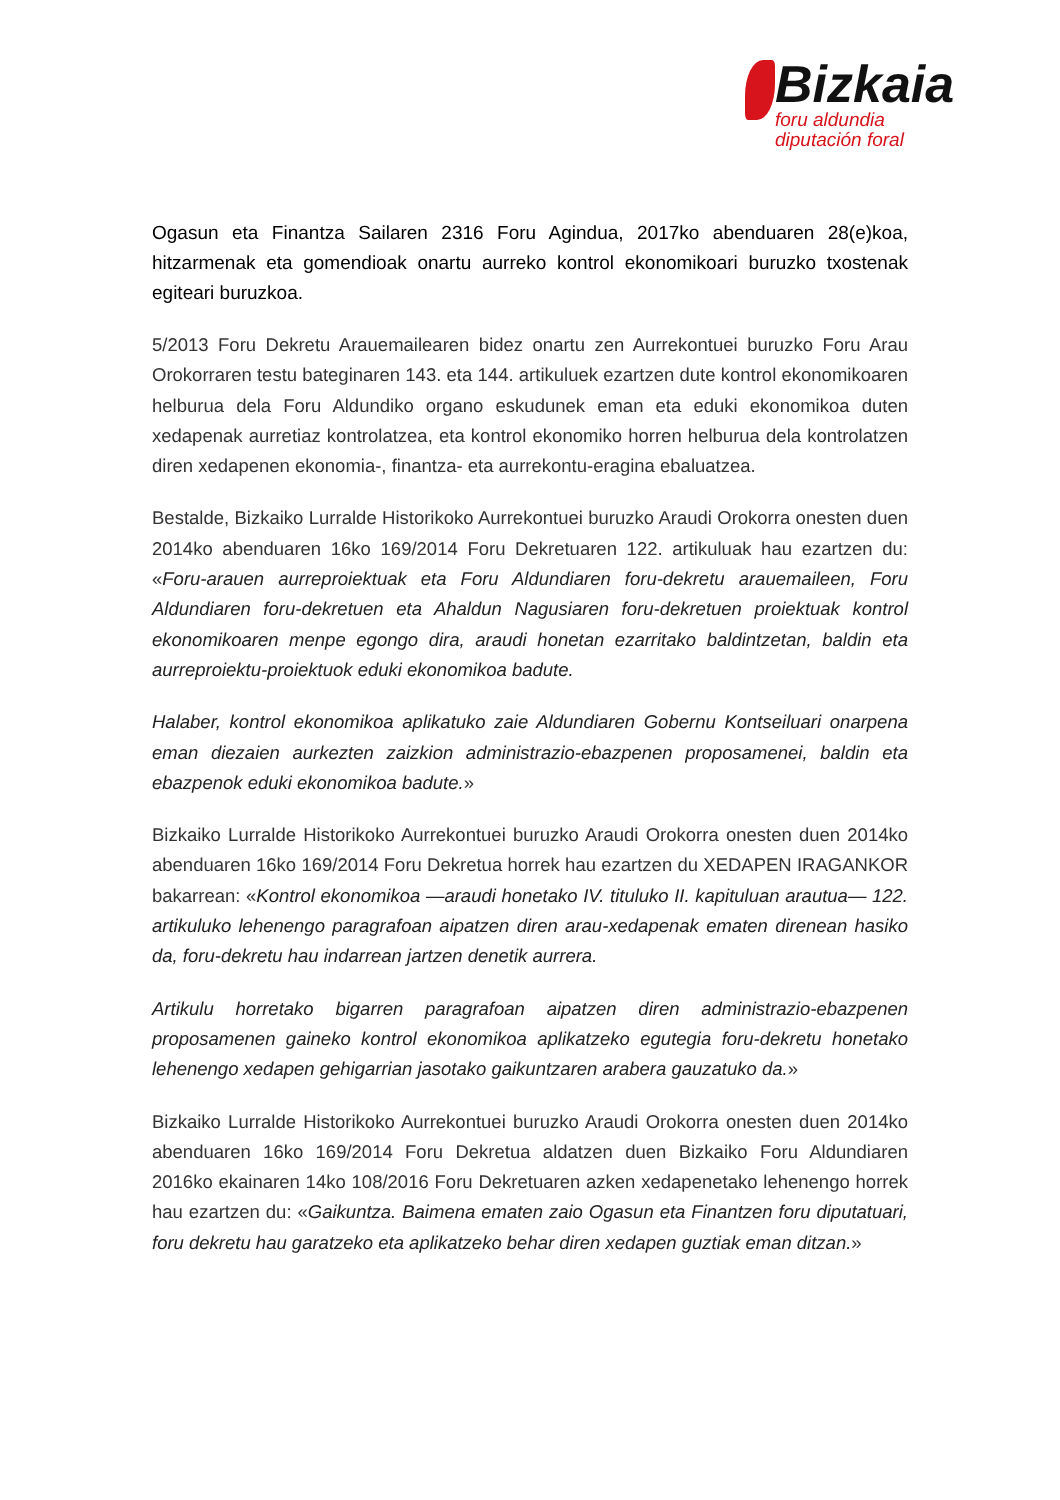Bizkaia
foru aldundia
diputación foral
Ogasun eta Finantza Sailaren 2316 Foru Agindua, 2017ko abenduaren 28(e)koa, hitzarmenak eta gomendioak onartu aurreko kontrol ekonomikoari buruzko txostenak egiteari buruzkoa.
5/2013 Foru Dekretu Arauemailearen bidez onartu zen Aurrekontuei buruzko Foru Arau Orokorraren testu bateginaren 143. eta 144. artikuluek ezartzen dute kontrol ekonomikoaren helburua dela Foru Aldundiko organo eskudunek eman eta eduki ekonomikoa duten xedapenak aurretiaz kontrolatzea, eta kontrol ekonomiko horren helburua dela kontrolatzen diren xedapenen ekonomia-, finantza- eta aurrekontu-eragina ebaluatzea.
Bestalde, Bizkaiko Lurralde Historikoko Aurrekontuei buruzko Araudi Orokorra onesten duen 2014ko abenduaren 16ko 169/2014 Foru Dekretuaren 122. artikuluak hau ezartzen du: «Foru-arauen aurreproiektuak eta Foru Aldundiaren foru-dekretu arauemaileen, Foru Aldundiaren foru-dekretuen eta Ahaldun Nagusiaren foru-dekretuen proiektuak kontrol ekonomikoaren menpe egongo dira, araudi honetan ezarritako baldintzetan, baldin eta aurreproiektu-proiektuok eduki ekonomikoa badute.
Halaber, kontrol ekonomikoa aplikatuko zaie Aldundiaren Gobernu Kontseiluari onarpena eman diezaien aurkezten zaizkion administrazio-ebazpenen proposamenei, baldin eta ebazpenok eduki ekonomikoa badute.»
Bizkaiko Lurralde Historikoko Aurrekontuei buruzko Araudi Orokorra onesten duen 2014ko abenduaren 16ko 169/2014 Foru Dekretua horrek hau ezartzen du XEDAPEN IRAGANKOR bakarrean: «Kontrol ekonomikoa —araudi honetako IV. tituluko II. kapituluan arautua— 122. artikuluko lehenengo paragrafoan aipatzen diren arau-xedapenak ematen direnean hasiko da, foru-dekretu hau indarrean jartzen denetik aurrera.
Artikulu horretako bigarren paragrafoan aipatzen diren administrazio-ebazpenen proposamenen gaineko kontrol ekonomikoa aplikatzeko egutegia foru-dekretu honetako lehenengo xedapen gehigarrian jasotako gaikuntzaren arabera gauzatuko da.»
Bizkaiko Lurralde Historikoko Aurrekontuei buruzko Araudi Orokorra onesten duen 2014ko abenduaren 16ko 169/2014 Foru Dekretua aldatzen duen Bizkaiko Foru Aldundiaren 2016ko ekainaren 14ko 108/2016 Foru Dekretuaren azken xedapenetako lehenengo horrek hau ezartzen du: «Gaikuntza. Baimena ematen zaio Ogasun eta Finantzen foru diputatuari, foru dekretu hau garatzeko eta aplikatzeko behar diren xedapen guztiak eman ditzan.»